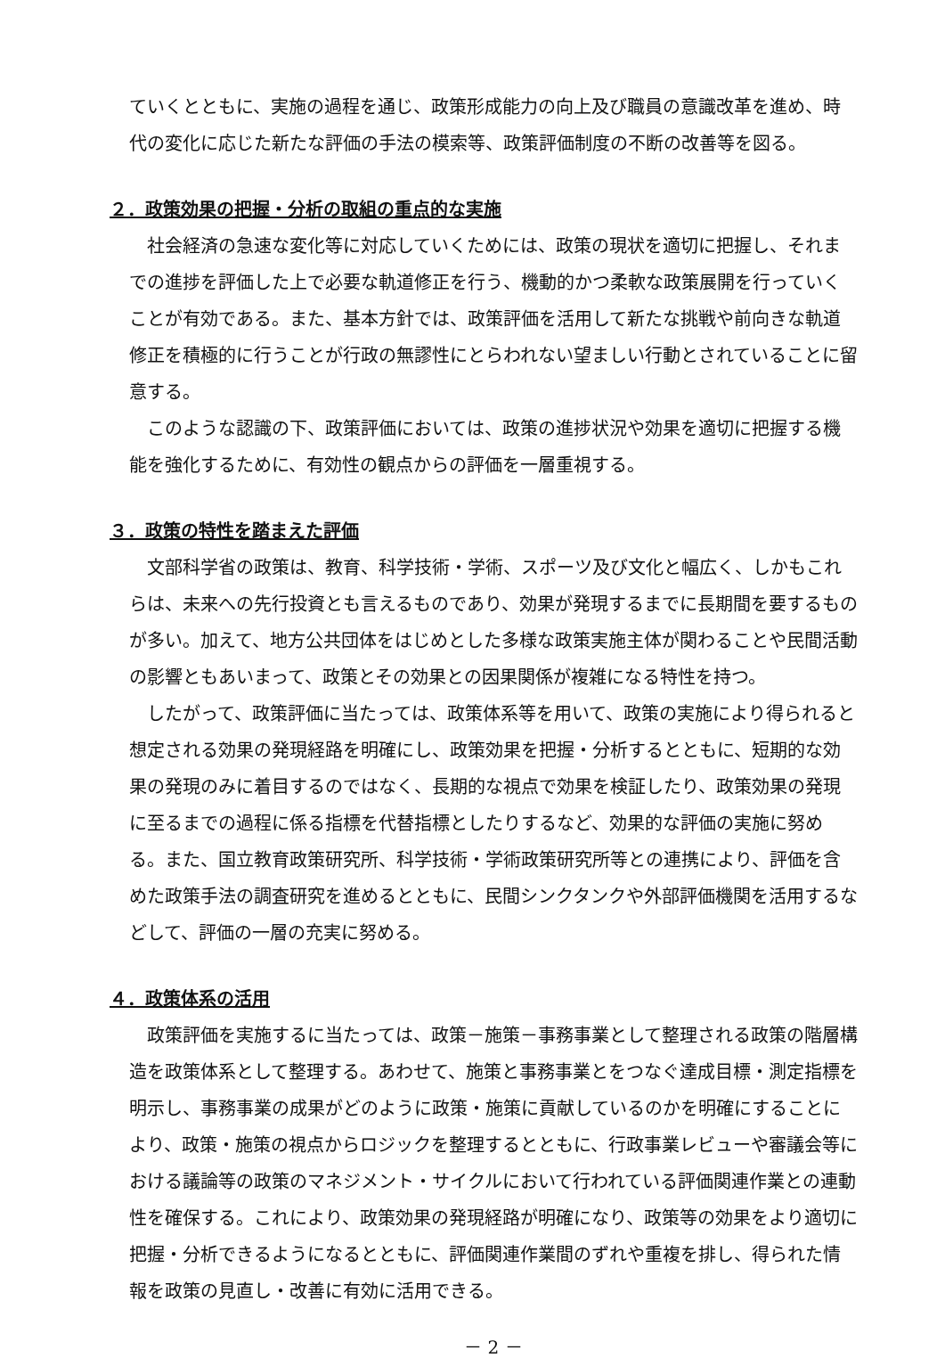ていくとともに、実施の過程を通じ、政策形成能力の向上及び職員の意識改革を進め、時代の変化に応じた新たな評価の手法の模索等、政策評価制度の不断の改善等を図る。
２．政策効果の把握・分析の取組の重点的な実施
社会経済の急速な変化等に対応していくためには、政策の現状を適切に把握し、それまでの進捗を評価した上で必要な軌道修正を行う、機動的かつ柔軟な政策展開を行っていくことが有効である。また、基本方針では、政策評価を活用して新たな挑戦や前向きな軌道修正を積極的に行うことが行政の無謬性にとらわれない望ましい行動とされていることに留意する。
このような認識の下、政策評価においては、政策の進捗状況や効果を適切に把握する機能を強化するために、有効性の観点からの評価を一層重視する。
３．政策の特性を踏まえた評価
文部科学省の政策は、教育、科学技術・学術、スポーツ及び文化と幅広く、しかもこれらは、未来への先行投資とも言えるものであり、効果が発現するまでに長期間を要するものが多い。加えて、地方公共団体をはじめとした多様な政策実施主体が関わることや民間活動の影響ともあいまって、政策とその効果との因果関係が複雑になる特性を持つ。
したがって、政策評価に当たっては、政策体系等を用いて、政策の実施により得られると想定される効果の発現経路を明確にし、政策効果を把握・分析するとともに、短期的な効果の発現のみに着目するのではなく、長期的な視点で効果を検証したり、政策効果の発現に至るまでの過程に係る指標を代替指標としたりするなど、効果的な評価の実施に努める。また、国立教育政策研究所、科学技術・学術政策研究所等との連携により、評価を含めた政策手法の調査研究を進めるとともに、民間シンクタンクや外部評価機関を活用するなどして、評価の一層の充実に努める。
４．政策体系の活用
政策評価を実施するに当たっては、政策－施策－事務事業として整理される政策の階層構造を政策体系として整理する。あわせて、施策と事務事業とをつなぐ達成目標・測定指標を明示し、事務事業の成果がどのように政策・施策に貢献しているのかを明確にすることにより、政策・施策の視点からロジックを整理するとともに、行政事業レビューや審議会等における議論等の政策のマネジメント・サイクルにおいて行われている評価関連作業との連動性を確保する。これにより、政策効果の発現経路が明確になり、政策等の効果をより適切に把握・分析できるようになるとともに、評価関連作業間のずれや重複を排し、得られた情報を政策の見直し・改善に有効に活用できる。
－ 2 －